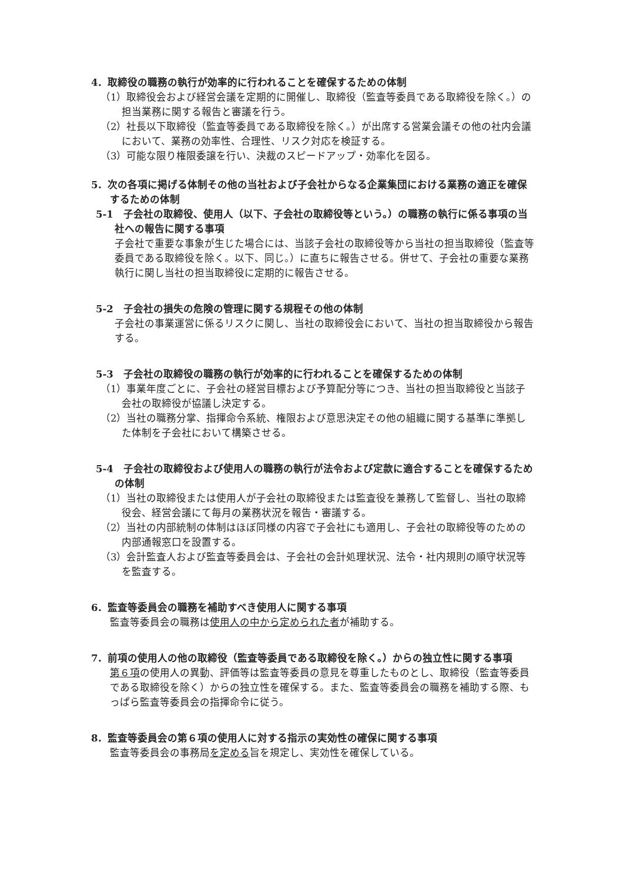4．取締役の職務の執行が効率的に行われることを確保するための体制
（1）取締役会および経営会議を定期的に開催し、取締役（監査等委員である取締役を除く。）の担当業務に関する報告と審議を行う。
（2）社長以下取締役（監査等委員である取締役を除く。）が出席する営業会議その他の社内会議において、業務の効率性、合理性、リスク対応を検証する。
（3）可能な限り権限委譲を行い、決裁のスピードアップ・効率化を図る。
5．次の各項に掲げる体制その他の当社および子会社からなる企業集団における業務の適正を確保するための体制
5-1　子会社の取締役、使用人（以下、子会社の取締役等という。）の職務の執行に係る事項の当社への報告に関する事項
子会社で重要な事象が生じた場合には、当該子会社の取締役等から当社の担当取締役（監査等委員である取締役を除く。以下、同じ。）に直ちに報告させる。併せて、子会社の重要な業務執行に関し当社の担当取締役に定期的に報告させる。
5-2　子会社の損失の危険の管理に関する規程その他の体制
子会社の事業運営に係るリスクに関し、当社の取締役会において、当社の担当取締役から報告する。
5-3　子会社の取締役の職務の執行が効率的に行われることを確保するための体制
（1）事業年度ごとに、子会社の経営目標および予算配分等につき、当社の担当取締役と当該子会社の取締役が協議し決定する。
（2）当社の職務分掌、指揮命令系統、権限および意思決定その他の組織に関する基準に準拠した体制を子会社において構築させる。
5-4　子会社の取締役および使用人の職務の執行が法令および定款に適合することを確保するための体制
（1）当社の取締役または使用人が子会社の取締役または監査役を兼務して監督し、当社の取締役会、経営会議にて毎月の業務状況を報告・審議する。
（2）当社の内部統制の体制はほぼ同様の内容で子会社にも適用し、子会社の取締役等のための内部通報窓口を設置する。
（3）会計監査人および監査等委員会は、子会社の会計処理状況、法令・社内規則の順守状況等を監査する。
6．監査等委員会の職務を補助すべき使用人に関する事項
監査等委員会の職務は使用人の中から定められた者が補助する。
7．前項の使用人の他の取締役（監査等委員である取締役を除く。）からの独立性に関する事項
第６項の使用人の異動、評価等は監査等委員の意見を尊重したものとし、取締役（監査等委員である取締役を除く）からの独立性を確保する。また、監査等委員会の職務を補助する際、もっぱら監査等委員会の指揮命令に従う。
8．監査等委員会の第６項の使用人に対する指示の実効性の確保に関する事項
監査等委員会の事務局を定める旨を規定し、実効性を確保している。